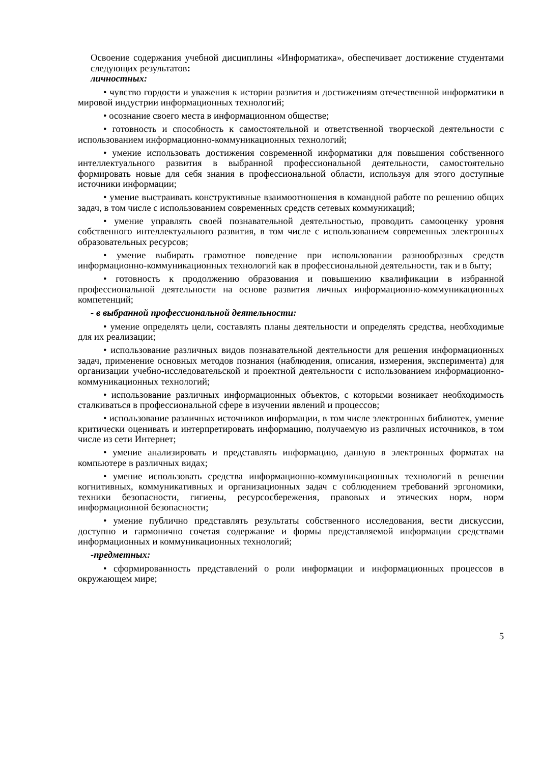Освоение содержания учебной дисциплины «Информатика», обеспечивает достижение студентами следующих результатов:
личностных:
• чувство гордости и уважения к истории развития и достижениям отечественной информатики в мировой индустрии информационных технологий;
• осознание своего места в информационном обществе;
• готовность и способность к самостоятельной и ответственной творческой деятельности с использованием информационно-коммуникационных технологий;
• умение использовать достижения современной информатики для повышения собственного интеллектуального развития в выбранной профессиональной деятельности, самостоятельно формировать новые для себя знания в профессиональной области, используя для этого доступные источники информации;
• умение выстраивать конструктивные взаимоотношения в командной работе по решению общих задач, в том числе с использованием современных средств сетевых коммуникаций;
• умение управлять своей познавательной деятельностью, проводить самооценку уровня собственного интеллектуального развития, в том числе с использованием современных электронных образовательных ресурсов;
• умение выбирать грамотное поведение при использовании разнообразных средств информационно-коммуникационных технологий как в профессиональной деятельности, так и в быту;
• готовность к продолжению образования и повышению квалификации в избранной профессиональной деятельности на основе развития личных информационно-коммуникационных компетенций;
- в выбранной профессиональной деятельности:
• умение определять цели, составлять планы деятельности и определять средства, необходимые для их реализации;
• использование различных видов познавательной деятельности для решения информационных задач, применение основных методов познания (наблюдения, описания, измерения, эксперимента) для организации учебно-исследовательской и проектной деятельности с использованием информационно-коммуникационных технологий;
• использование различных информационных объектов, с которыми возникает необходимость сталкиваться в профессиональной сфере в изучении явлений и процессов;
• использование различных источников информации, в том числе электронных библиотек, умение критически оценивать и интерпретировать информацию, получаемую из различных источников, в том числе из сети Интернет;
• умение анализировать и представлять информацию, данную в электронных форматах на компьютере в различных видах;
• умение использовать средства информационно-коммуникационных технологий в решении когнитивных, коммуникативных и организационных задач с соблюдением требований эргономики, техники безопасности, гигиены, ресурсосбережения, правовых и этических норм, норм информационной безопасности;
• умение публично представлять результаты собственного исследования, вести дискуссии, доступно и гармонично сочетая содержание и формы представляемой информации средствами информационных и коммуникационных технологий;
-предметных:
• сформированность представлений о роли информации и информационных процессов в окружающем мире;
5